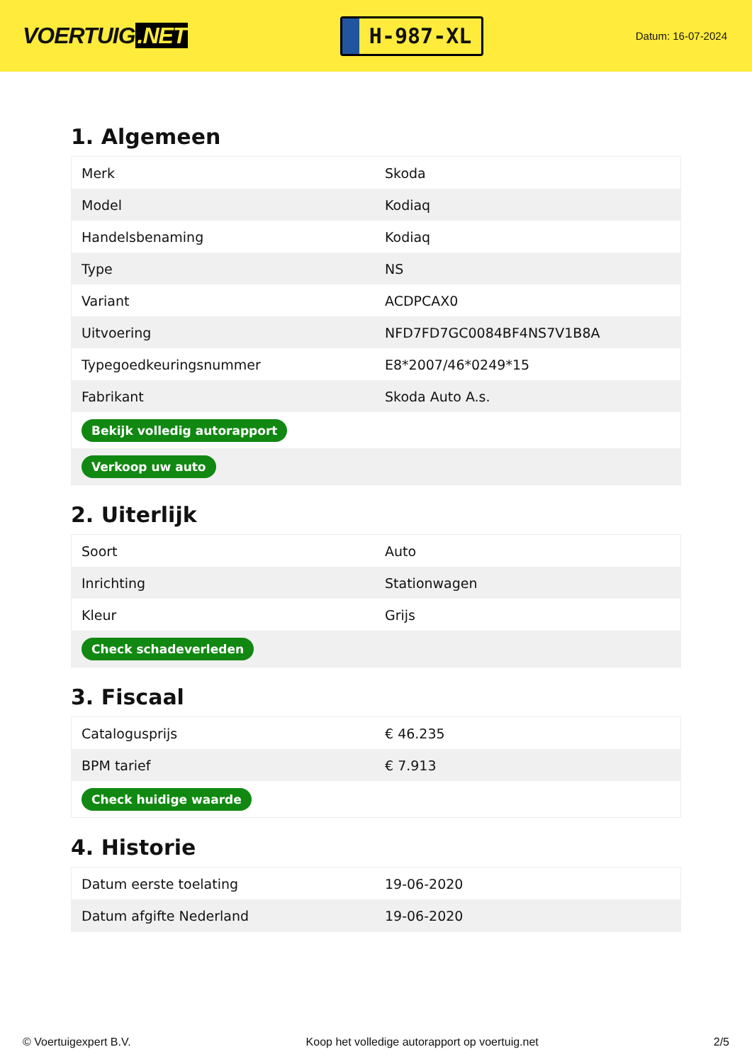VOERTUIG.NET
H-987-XL
Datum: 16-07-2024
1. Algemeen
| Merk | Skoda |
| Model | Kodiaq |
| Handelsbenaming | Kodiaq |
| Type | NS |
| Variant | ACDPCAX0 |
| Uitvoering | NFD7FD7GC0084BF4NS7V1B8A |
| Typegoedkeuringsnummer | E8*2007/46*0249*15 |
| Fabrikant | Skoda Auto A.s. |
| Bekijk volledig autorapport | |
| Verkoop uw auto | |
2. Uiterlijk
| Soort | Auto |
| Inrichting | Stationwagen |
| Kleur | Grijs |
| Check schadeverleden | |
3. Fiscaal
| Catalogusprijs | € 46.235 |
| BPM tarief | € 7.913 |
| Check huidige waarde | |
4. Historie
| Datum eerste toelating | 19-06-2020 |
| Datum afgifte Nederland | 19-06-2020 |
© Voertuigexpert B.V. Koop het volledige autorapport op voertuig.net 2/5